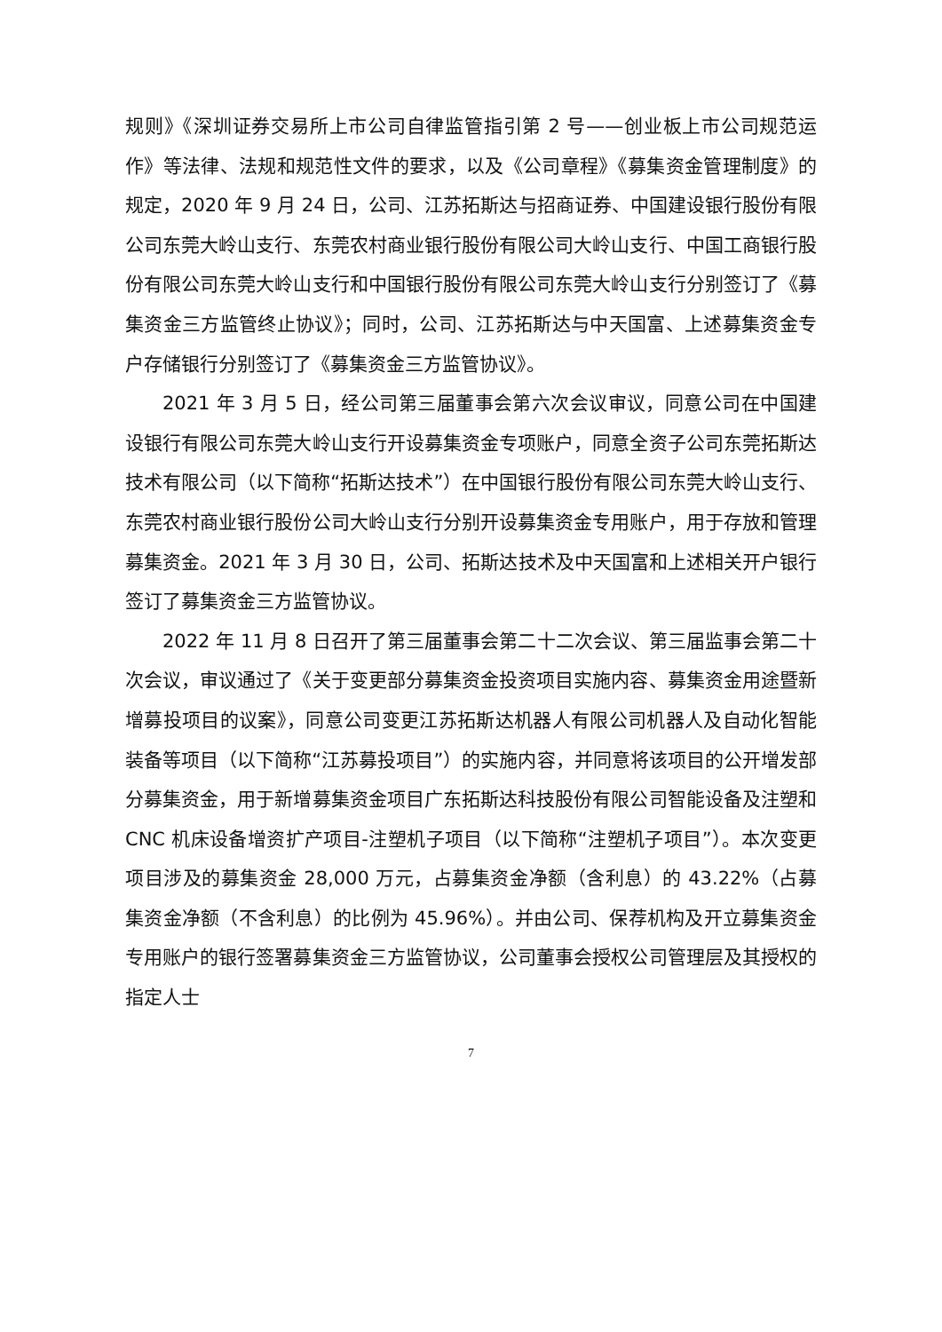规则》《深圳证券交易所上市公司自律监管指引第 2 号——创业板上市公司规范运作》等法律、法规和规范性文件的要求，以及《公司章程》《募集资金管理制度》的规定，2020 年 9 月 24 日，公司、江苏拓斯达与招商证券、中国建设银行股份有限公司东莞大岭山支行、东莞农村商业银行股份有限公司大岭山支行、中国工商银行股份有限公司东莞大岭山支行和中国银行股份有限公司东莞大岭山支行分别签订了《募集资金三方监管终止协议》；同时，公司、江苏拓斯达与中天国富、上述募集资金专户存储银行分别签订了《募集资金三方监管协议》。
2021 年 3 月 5 日，经公司第三届董事会第六次会议审议，同意公司在中国建设银行有限公司东莞大岭山支行开设募集资金专项账户，同意全资子公司东莞拓斯达技术有限公司（以下简称“拓斯达技术”）在中国银行股份有限公司东莞大岭山支行、东莞农村商业银行股份公司大岭山支行分别开设募集资金专用账户，用于存放和管理募集资金。2021 年 3 月 30 日，公司、拓斯达技术及中天国富和上述相关开户银行签订了募集资金三方监管协议。
2022 年 11 月 8 日召开了第三届董事会第二十二次会议、第三届监事会第二十次会议，审议通过了《关于变更部分募集资金投资项目实施内容、募集资金用途暨新增募投项目的议案》，同意公司变更江苏拓斯达机器人有限公司机器人及自动化智能装备等项目（以下简称“江苏募投项目”）的实施内容，并同意将该项目的公开增发部分募集资金，用于新增募集资金项目广东拓斯达科技股份有限公司智能设备及注塑和 CNC 机床设备增资扩产项目-注塑机子项目（以下简称“注塑机子项目”）。本次变更项目涉及的募集资金 28,000 万元，占募集资金净额（含利息）的 43.22%（占募集资金净额（不含利息）的比例为 45.96%）。并由公司、保荐机构及开立募集资金专用账户的银行签署募集资金三方监管协议，公司董事会授权公司管理层及其授权的指定人士
7